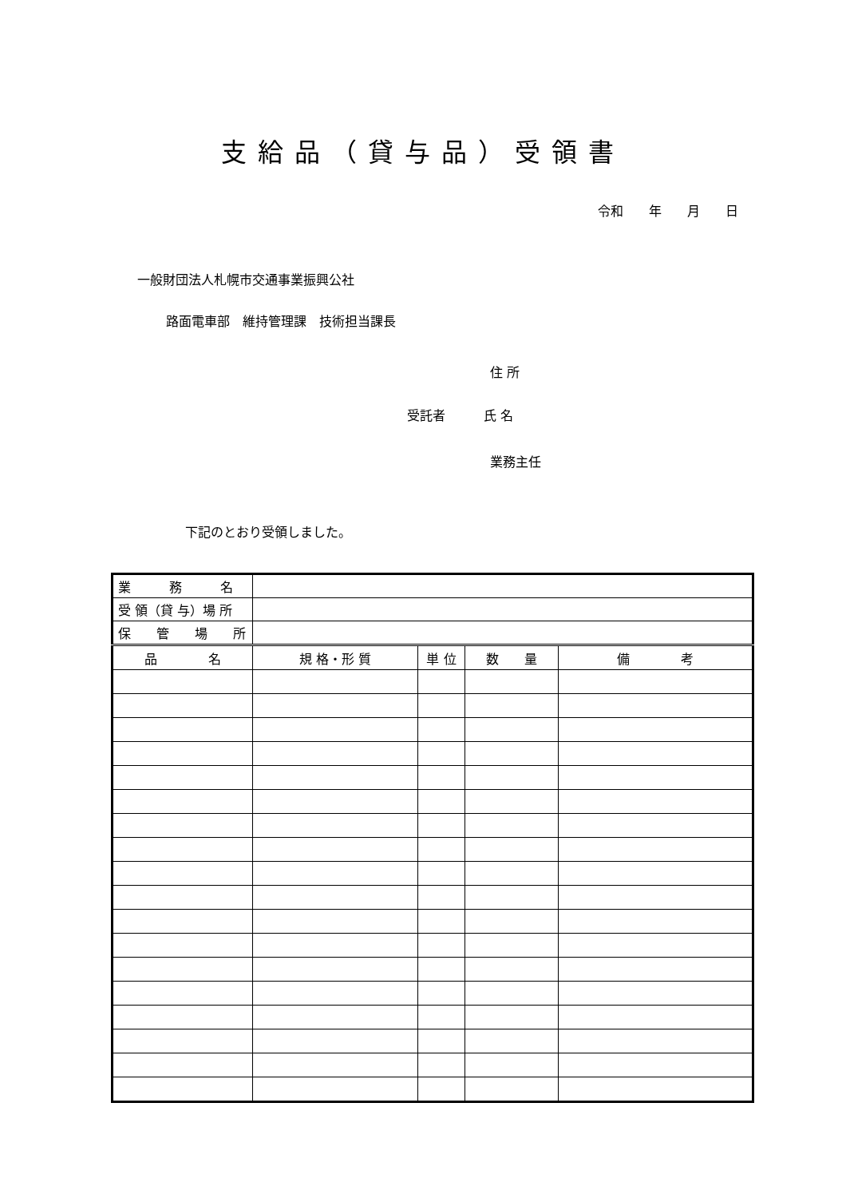支給品（貸与品）受領書
令和　　年　　月　　日
一般財団法人札幌市交通事業振興公社
路面電車部　維持管理課　技術担当課長
住 所
受託者　　　氏 名
業務主任
下記のとおり受領しました。
| 業 務 名 | | | | |
| 受 領（貸 与）場 所 | | | | |
| 保 管 場 所 | | | | |
| 品 名 | 規 格・形 質 | 単 位 | 数 量 | 備 考 |